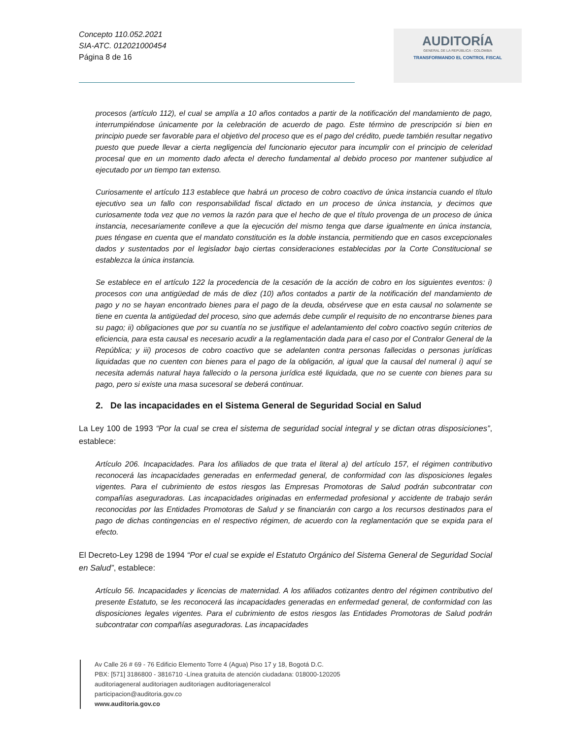Concepto 110.052.2021
SIA-ATC. 012021000454
Página 8 de 16
AUDITORÍA
GENERAL DE LA REPÚBLICA - COLOMBIA
TRANSFORMANDO EL CONTROL FISCAL
procesos (artículo 112), el cual se amplía a 10 años contados a partir de la notificación del mandamiento de pago, interrumpiéndose únicamente por la celebración de acuerdo de pago. Este término de prescripción si bien en principio puede ser favorable para el objetivo del proceso que es el pago del crédito, puede también resultar negativo puesto que puede llevar a cierta negligencia del funcionario ejecutor para incumplir con el principio de celeridad procesal que en un momento dado afecta el derecho fundamental al debido proceso por mantener subjudice al ejecutado por un tiempo tan extenso.
Curiosamente el artículo 113 establece que habrá un proceso de cobro coactivo de única instancia cuando el título ejecutivo sea un fallo con responsabilidad fiscal dictado en un proceso de única instancia, y decimos que curiosamente toda vez que no vemos la razón para que el hecho de que el título provenga de un proceso de única instancia, necesariamente conlleve a que la ejecución del mismo tenga que darse igualmente en única instancia, pues téngase en cuenta que el mandato constitución es la doble instancia, permitiendo que en casos excepcionales dados y sustentados por el legislador bajo ciertas consideraciones establecidas por la Corte Constitucional se establezca la única instancia.
Se establece en el artículo 122 la procedencia de la cesación de la acción de cobro en los siguientes eventos: i) procesos con una antigüedad de más de diez (10) años contados a partir de la notificación del mandamiento de pago y no se hayan encontrado bienes para el pago de la deuda, obsérvese que en esta causal no solamente se tiene en cuenta la antigüedad del proceso, sino que además debe cumplir el requisito de no encontrarse bienes para su pago; ii) obligaciones que por su cuantía no se justifique el adelantamiento del cobro coactivo según criterios de eficiencia, para esta causal es necesario acudir a la reglamentación dada para el caso por el Contralor General de la República; y iii) procesos de cobro coactivo que se adelanten contra personas fallecidas o personas jurídicas liquidadas que no cuenten con bienes para el pago de la obligación, al igual que la causal del numeral i) aquí se necesita además natural haya fallecido o la persona jurídica esté liquidada, que no se cuente con bienes para su pago, pero si existe una masa sucesoral se deberá continuar.
2. De las incapacidades en el Sistema General de Seguridad Social en Salud
La Ley 100 de 1993 “Por la cual se crea el sistema de seguridad social integral y se dictan otras disposiciones”, establece:
Artículo 206. Incapacidades. Para los afiliados de que trata el literal a) del artículo 157, el régimen contributivo reconocerá las incapacidades generadas en enfermedad general, de conformidad con las disposiciones legales vigentes. Para el cubrimiento de estos riesgos las Empresas Promotoras de Salud podrán subcontratar con compañías aseguradoras. Las incapacidades originadas en enfermedad profesional y accidente de trabajo serán reconocidas por las Entidades Promotoras de Salud y se financiarán con cargo a los recursos destinados para el pago de dichas contingencias en el respectivo régimen, de acuerdo con la reglamentación que se expida para el efecto.
El Decreto-Ley 1298 de 1994 “Por el cual se expide el Estatuto Orgánico del Sistema General de Seguridad Social en Salud”, establece:
Artículo 56. Incapacidades y licencias de maternidad. A los afiliados cotizantes dentro del régimen contributivo del presente Estatuto, se les reconocerá las incapacidades generadas en enfermedad general, de conformidad con las disposiciones legales vigentes. Para el cubrimiento de estos riesgos las Entidades Promotoras de Salud podrán subcontratar con compañías aseguradoras. Las incapacidades
Av Calle 26 # 69 - 76 Edificio Elemento Torre 4 (Agua) Piso 17 y 18, Bogotá D.C.
PBX: [571] 3186800 - 3816710 -Línea gratuita de atención ciudadana: 018000-120205
auditoriageneral auditoriagen auditoriagen auditoriageneralcol
participacion@auditoria.gov.co
www.auditoria.gov.co